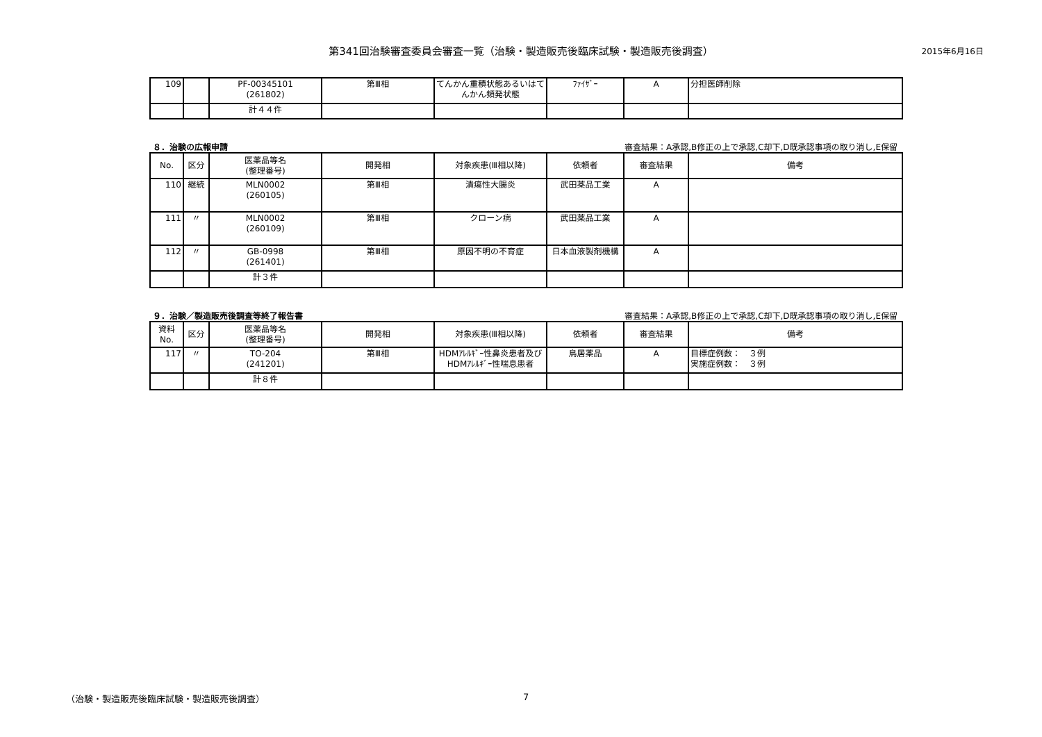第341回治験審査委員会審査一覧（治験・製造販売後臨床試験・製造販売後調査） 2015年6月16日
| 109 | | PF-00345101 (261802) | 第Ⅲ相 | てんかん重積状態あるいはてんかん頻発状態 | ﾌｧｲｻﾞｰ | A | 分担医師削除 |
| | | 計４４件 | | | | | |
８．治験の広報申請 審査結果：A承認,B修正の上で承認,C却下,D既承認事項の取り消し,E保留
| No. | 区分 | 医薬品等名 (整理番号) | 開発相 | 対象疾患(Ⅲ相以降) | 依頼者 | 審査結果 | 備考 |
| --- | --- | --- | --- | --- | --- | --- | --- |
| 110 | 継続 | MLN0002 (260105) | 第Ⅲ相 | 潰瘍性大腸炎 | 武田薬品工業 | A | |
| 111 | 〃 | MLN0002 (260109) | 第Ⅲ相 | クローン病 | 武田薬品工業 | A | |
| 112 | 〃 | GB-0998 (261401) | 第Ⅲ相 | 原因不明の不育症 | 日本血液製剤機構 | A | |
| | | 計３件 | | | | | |
９．治験／製造販売後調査等終了報告書 審査結果：A承認,B修正の上で承認,C却下,D既承認事項の取り消し,E保留
| 資料 No. | 区分 | 医薬品等名 (整理番号) | 開発相 | 対象疾患(Ⅲ相以降) | 依頼者 | 審査結果 | 備考 |
| --- | --- | --- | --- | --- | --- | --- | --- |
| 117 | 〃 | TO-204 (241201) | 第Ⅲ相 | HDMｱﾚﾙｷﾞｰ性鼻炎患者及びHDMｱﾚﾙｷﾞｰ性喘息患者 | 鳥居薬品 | A | 目標症例数： ３例 実施症例数： ３例 |
| | | 計８件 | | | | | |
（治験・製造販売後臨床試験・製造販売後調査）
7